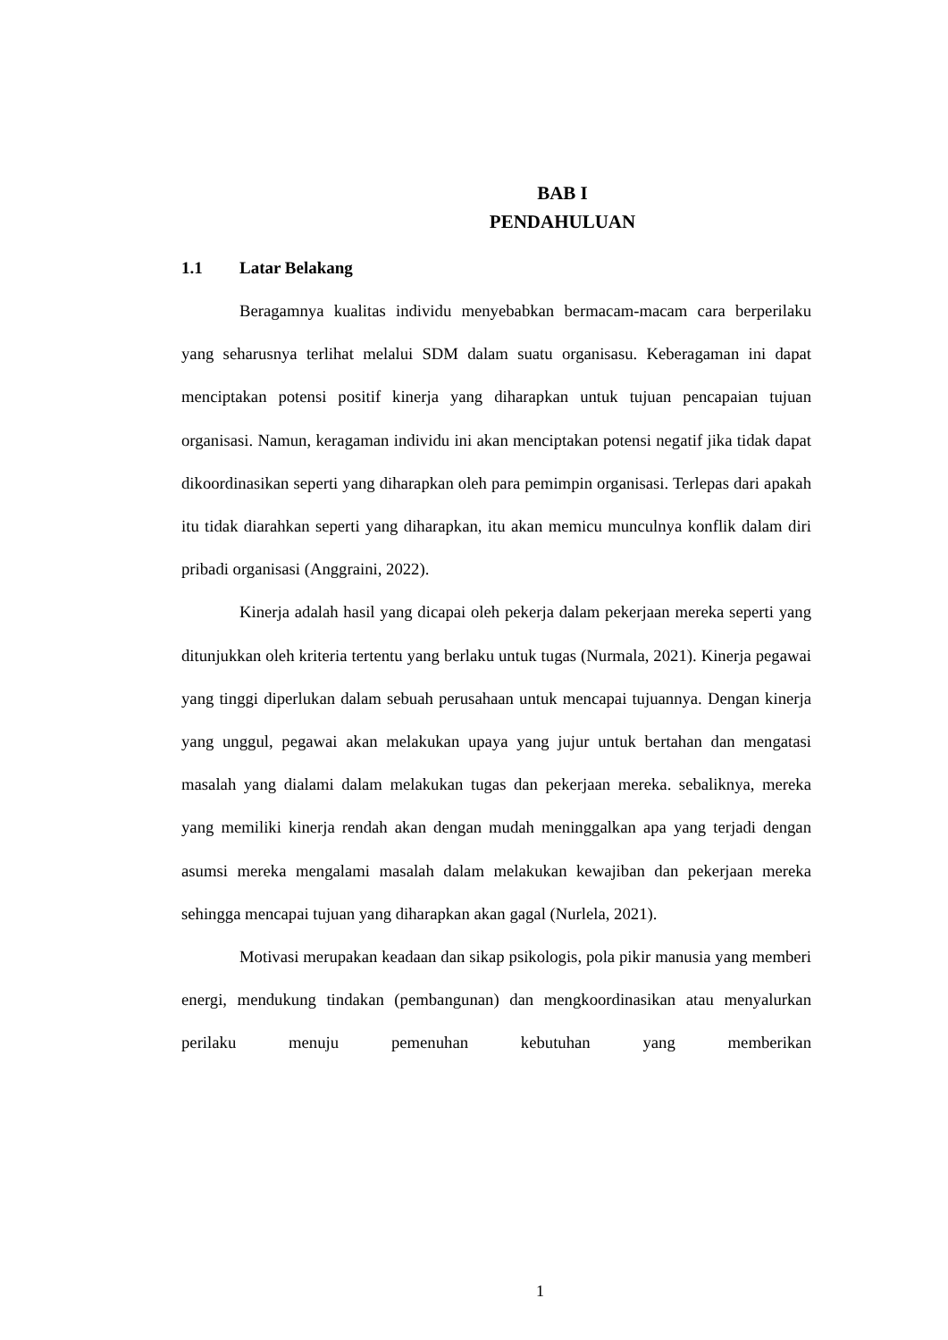BAB I
PENDAHULUAN
1.1 Latar Belakang
Beragamnya kualitas individu menyebabkan bermacam-macam cara berperilaku yang seharusnya terlihat melalui SDM dalam suatu organisasu. Keberagaman ini dapat menciptakan potensi positif kinerja yang diharapkan untuk tujuan pencapaian tujuan organisasi. Namun, keragaman individu ini akan menciptakan potensi negatif jika tidak dapat dikoordinasikan seperti yang diharapkan oleh para pemimpin organisasi. Terlepas dari apakah itu tidak diarahkan seperti yang diharapkan, itu akan memicu munculnya konflik dalam diri pribadi organisasi (Anggraini, 2022).
Kinerja adalah hasil yang dicapai oleh pekerja dalam pekerjaan mereka seperti yang ditunjukkan oleh kriteria tertentu yang berlaku untuk tugas (Nurmala, 2021). Kinerja pegawai yang tinggi diperlukan dalam sebuah perusahaan untuk mencapai tujuannya. Dengan kinerja yang unggul, pegawai akan melakukan upaya yang jujur untuk bertahan dan mengatasi masalah yang dialami dalam melakukan tugas dan pekerjaan mereka. sebaliknya, mereka yang memiliki kinerja rendah akan dengan mudah meninggalkan apa yang terjadi dengan asumsi mereka mengalami masalah dalam melakukan kewajiban dan pekerjaan mereka sehingga mencapai tujuan yang diharapkan akan gagal (Nurlela, 2021).
Motivasi merupakan keadaan dan sikap psikologis, pola pikir manusia yang memberi energi, mendukung tindakan (pembangunan) dan mengkoordinasikan atau menyalurkan perilaku menuju pemenuhan kebutuhan yang memberikan
1